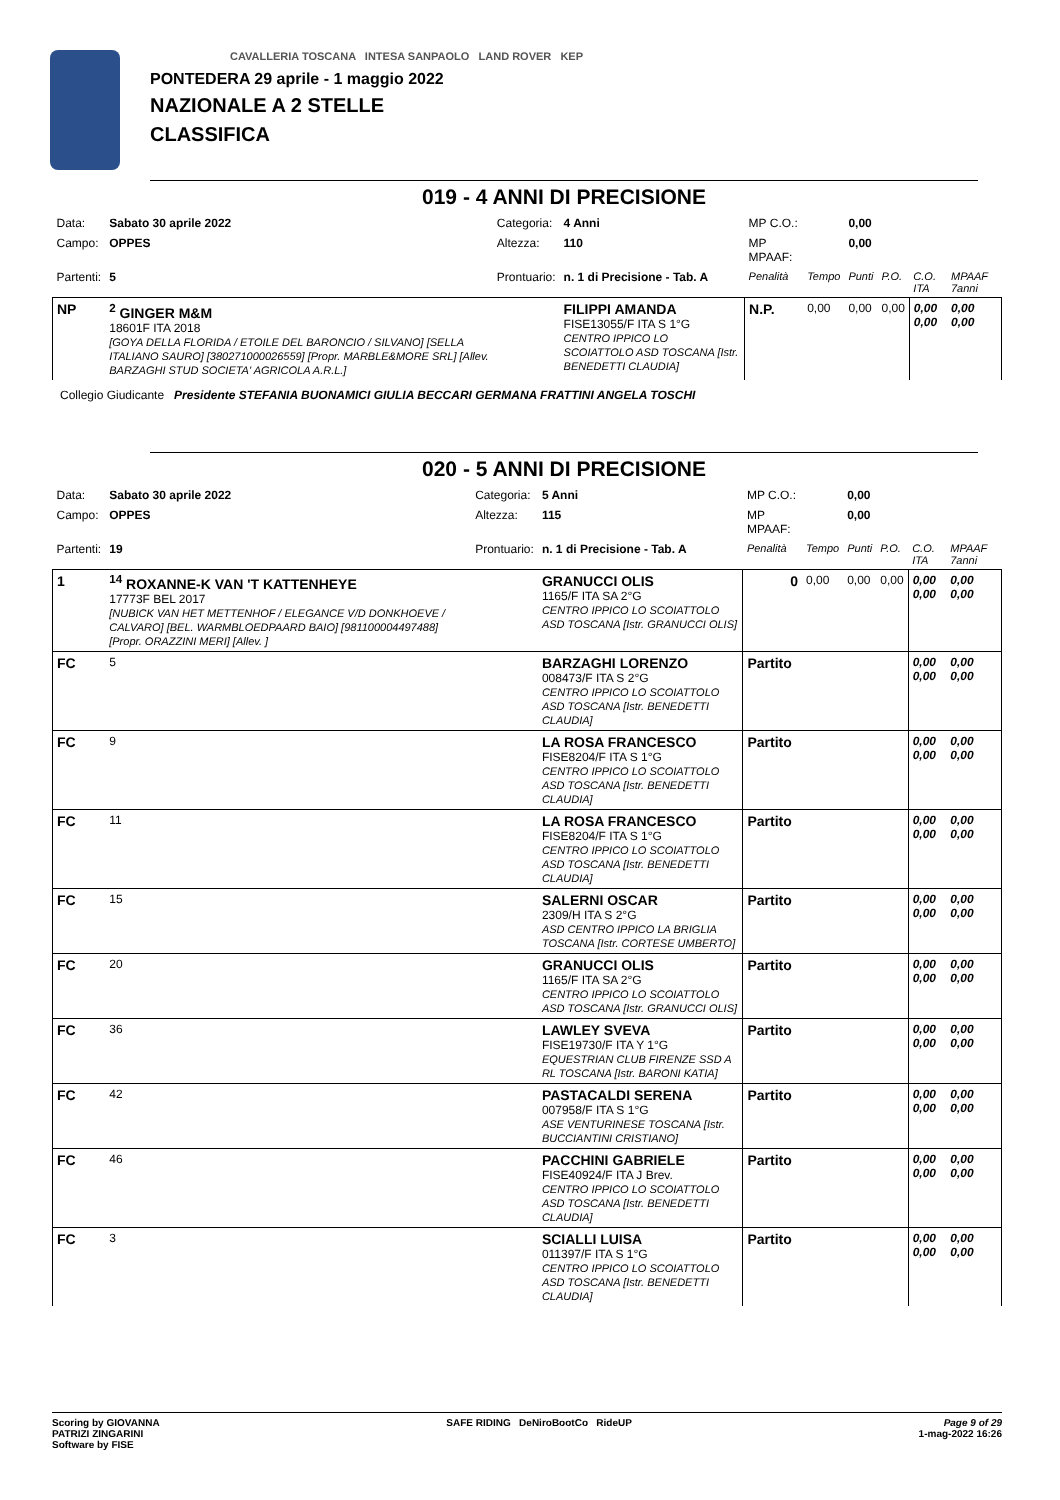CAVALLERIA TOSCANA INTESA SANPAOLO LAND ROVER KEP
PONTEDERA 29 aprile - 1 maggio 2022
NAZIONALE A 2 STELLE
CLASSIFICA
019 - 4 ANNI DI PRECISIONE
| Data: | Sabato 30 aprile 2022 | Categoria: | 4 Anni | MP C.O.: | | 0,00 | | | |
| Campo: | OPPES | Altezza: | 110 | MP MPAAF: | | 0,00 | | | |
| Partenti: | 5 | Prontuario: | n. 1 di Precisione - Tab. A | Penalità | Tempo | Punti | P.O. | C.O. ITA | MPAAF 7anni |
| NP | <sup>2</sup> GINGER M&M 18601F ITA 2018 [GOYA DELLA FLORIDA / ETOILE DEL BARONCIO / SILVANO] [SELLA ITALIANO SAURO] [380271000026559] [Propr. MARBLE&MORE SRL] [Allev. BARZAGHI STUD SOCIETA' AGRICOLA A.R.L.] | | FILIPPI AMANDA FISE13055/F ITA S 1°G CENTRO IPPICO LO SCOIATTOLO ASD TOSCANA [Istr. BENEDETTI CLAUDIA] | N.P. | 0,00 | 0,00 | 0,00 | 0,00 0,00 | 0,00 0,00 |
Collegio Giudicante Presidente STEFANIA BUONAMICI GIULIA BECCARI GERMANA FRATTINI ANGELA TOSCHI
020 - 5 ANNI DI PRECISIONE
| Data: | Sabato 30 aprile 2022 | Categoria: | 5 Anni | MP C.O.: | | 0,00 | | | |
| Campo: | OPPES | Altezza: | 115 | MP MPAAF: | | 0,00 | | | |
| Partenti: | 19 | Prontuario: | n. 1 di Precisione - Tab. A | Penalità | Tempo | Punti | P.O. | C.O. ITA | MPAAF 7anni |
| 1 | <sup>14</sup> ROXANNE-K VAN 'T KATTENHEYE 17773F BEL 2017 [NUBICK VAN HET METTENHOF / ELEGANCE V/D DONKHOEVE / CALVARO] [BEL. WARMBLOEDPAARD BAIO] [981100004497488] [Propr. ORAZZINI MERI] [Allev. ] | | GRANUCCI OLIS 1165/F ITA SA 2°G CENTRO IPPICO LO SCOIATTOLO ASD TOSCANA [Istr. GRANUCCI OLIS] | 0 | 0,00 | 0,00 | 0,00 | 0,00 0,00 | 0,00 0,00 |
| FC | 5 | | BARZAGHI LORENZO 008473/F ITA S 2°G CENTRO IPPICO LO SCOIATTOLO ASD TOSCANA [Istr. BENEDETTI CLAUDIA] | Partito | | | | 0,00 0,00 | 0,00 0,00 |
| FC | 9 | | LA ROSA FRANCESCO FISE8204/F ITA S 1°G CENTRO IPPICO LO SCOIATTOLO ASD TOSCANA [Istr. BENEDETTI CLAUDIA] | Partito | | | | 0,00 0,00 | 0,00 0,00 |
| FC | 11 | | LA ROSA FRANCESCO FISE8204/F ITA S 1°G CENTRO IPPICO LO SCOIATTOLO ASD TOSCANA [Istr. BENEDETTI CLAUDIA] | Partito | | | | 0,00 0,00 | 0,00 0,00 |
| FC | 15 | | SALERNI OSCAR 2309/H ITA S 2°G ASD CENTRO IPPICO LA BRIGLIA TOSCANA [Istr. CORTESE UMBERTO] | Partito | | | | 0,00 0,00 | 0,00 0,00 |
| FC | 20 | | GRANUCCI OLIS 1165/F ITA SA 2°G CENTRO IPPICO LO SCOIATTOLO ASD TOSCANA [Istr. GRANUCCI OLIS] | Partito | | | | 0,00 0,00 | 0,00 0,00 |
| FC | 36 | | LAWLEY SVEVA FISE19730/F ITA Y 1°G EQUESTRIAN CLUB FIRENZE SSD A RL TOSCANA [Istr. BARONI KATIA] | Partito | | | | 0,00 0,00 | 0,00 0,00 |
| FC | 42 | | PASTACALDI SERENA 007958/F ITA S 1°G ASE VENTURINESE TOSCANA [Istr. BUCCIANTINI CRISTIANO] | Partito | | | | 0,00 0,00 | 0,00 0,00 |
| FC | 46 | | PACCHINI GABRIELE FISE40924/F ITA J Brev. CENTRO IPPICO LO SCOIATTOLO ASD TOSCANA [Istr. BENEDETTI CLAUDIA] | Partito | | | | 0,00 0,00 | 0,00 0,00 |
| FC | 3 | | SCIALLI LUISA 011397/F ITA S 1°G CENTRO IPPICO LO SCOIATTOLO ASD TOSCANA [Istr. BENEDETTI CLAUDIA] | Partito | | | | 0,00 0,00 | 0,00 0,00 |
Scoring by GIOVANNA
PATRIZI ZINGARINI
Software by FISE
SAFE RIDING DeNiroBootCo RideUP
Page 9 of 29
1-mag-2022 16:26